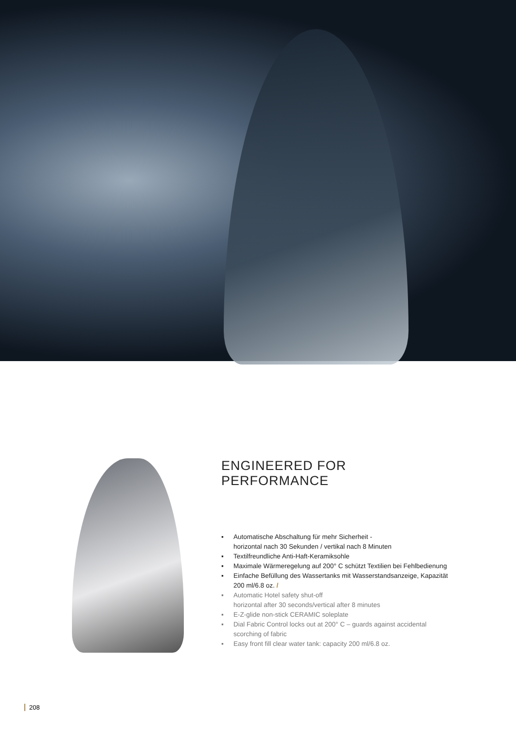ENGINEERED FOR PERFORMANCE
▪ Automatische Abschaltung für mehr Sicherheit -
horizontal nach 30 Sekunden / vertikal nach 8 Minuten
▪ Textilfreundliche Anti-Haft-Keramiksohle
▪ Maximale Wärmeregelung auf 200° C schützt Textilien bei Fehlbedienung
▪ Einfache Befüllung des Wassertanks mit Wasserstandsanzeige, Kapazität 200 ml/6.8 oz. /
▪ Automatic Hotel safety shut-off
horizontal after 30 seconds/vertical after 8 minutes
▪ E-Z-glide non-stick CERAMIC soleplate
▪ Dial Fabric Control locks out at 200° C – guards against accidental scorching of fabric
▪ Easy front fill clear water tank: capacity 200 ml/6.8 oz.
208